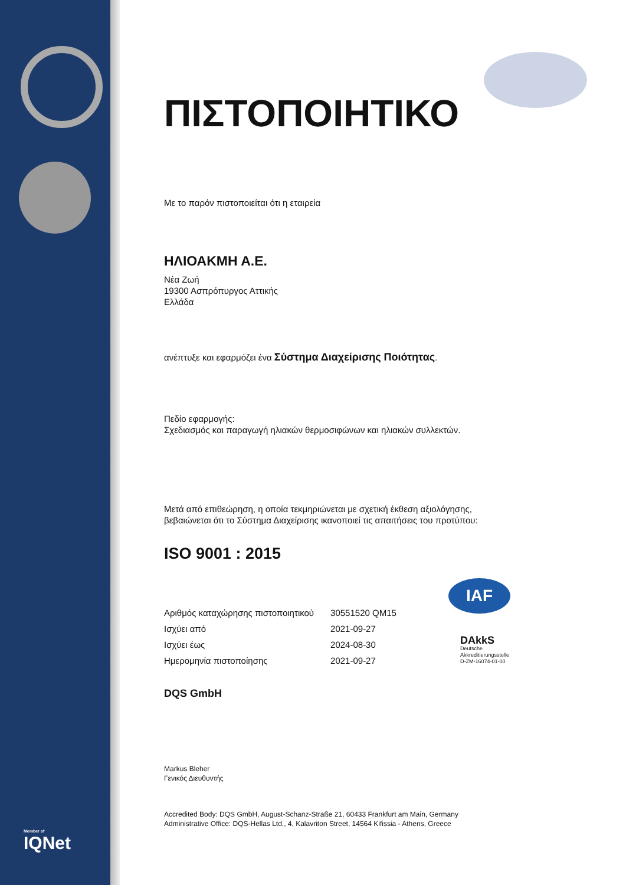ΠΙΣΤΟΠΟΙΗΤΙΚΟ
Με το παρόν πιστοποιείται ότι η εταιρεία
ΗΛΙΟΑΚΜΗ Α.Ε.
Νέα Ζωή
19300 Ασπρόπυργος Αττικής
Ελλάδα
ανέπτυξε και εφαρμόζει ένα Σύστημα Διαχείρισης Ποιότητας.
Πεδίο εφαρμογής:
Σχεδιασμός και παραγωγή ηλιακών θερμοσιφώνων και ηλιακών συλλεκτών.
Μετά από επιθεώρηση, η οποία τεκμηριώνεται με σχετική έκθεση αξιολόγησης,
βεβαιώνεται ότι το Σύστημα Διαχείρισης ικανοποιεί τις απαιτήσεις του προτύπου:
ISO 9001 : 2015
| Αριθμός καταχώρησης πιστοποιητικού | 30551520 QM15 |
| Ισχύει από | 2021-09-27 |
| Ισχύει έως | 2024-08-30 |
| Ημερομηνία πιστοποίησης | 2021-09-27 |
DQS GmbH
Markus Bleher
Γενικός Διευθυντής
Accredited Body: DQS GmbH, August-Schanz-Straße 21, 60433 Frankfurt am Main, Germany
Administrative Office: DQS-Hellas Ltd., 4, Kalavriton Street, 14564 Kifissia - Athens, Greece
IAF
DAkkS
Deutsche
Akkreditierungsstelle
D-ZM-16074-01-00
Member of
IQNet